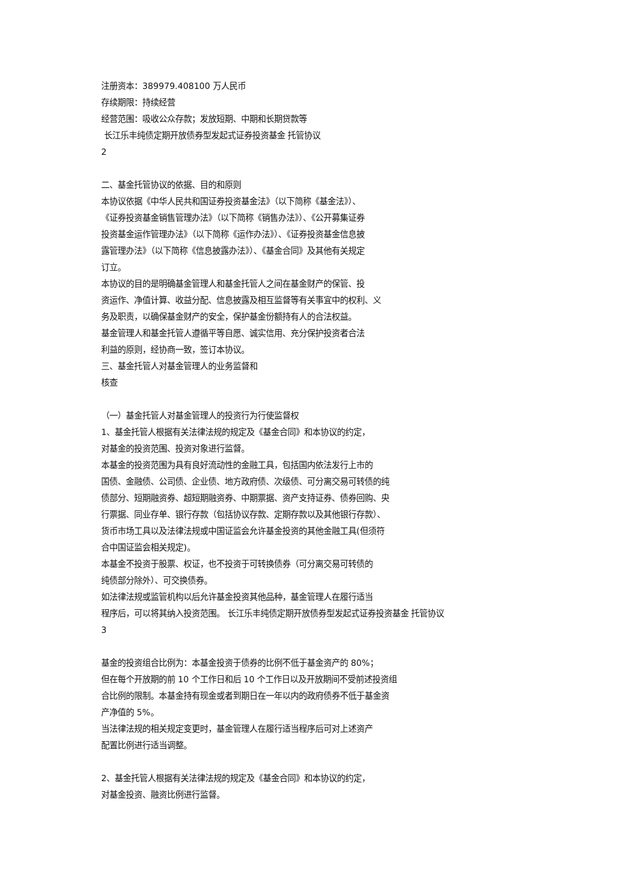注册资本：389979.408100 万人民币
存续期限：持续经营
经营范围：吸收公众存款；发放短期、中期和长期贷款等
长江乐丰纯债定期开放债券型发起式证券投资基金 托管协议
2
二、基金托管协议的依据、目的和原则
本协议依据《中华人民共和国证券投资基金法》（以下简称《基金法》）、
《证券投资基金销售管理办法》（以下简称《销售办法》）、《公开募集证券
投资基金运作管理办法》（以下简称《运作办法》）、《证券投资基金信息披
露管理办法》（以下简称《信息披露办法》）、《基金合同》及其他有关规定
订立。
本协议的目的是明确基金管理人和基金托管人之间在基金财产的保管、投
资运作、净值计算、收益分配、信息披露及相互监督等有关事宜中的权利、义
务及职责，以确保基金财产的安全，保护基金份额持有人的合法权益。
基金管理人和基金托管人遵循平等自愿、诚实信用、充分保护投资者合法
利益的原则，经协商一致，签订本协议。
三、基金托管人对基金管理人的业务监督和
核查
（一）基金托管人对基金管理人的投资行为行使监督权
1、基金托管人根据有关法律法规的规定及《基金合同》和本协议的约定，
对基金的投资范围、投资对象进行监督。
本基金的投资范围为具有良好流动性的金融工具，包括国内依法发行上市的
国债、金融债、公司债、企业债、地方政府债、次级债、可分离交易可转债的纯
债部分、短期融资券、超短期融资券、中期票据、资产支持证券、债券回购、央
行票据、同业存单、银行存款（包括协议存款、定期存款以及其他银行存款）、
货币市场工具以及法律法规或中国证监会允许基金投资的其他金融工具(但须符
合中国证监会相关规定)。
本基金不投资于股票、权证，也不投资于可转换债券（可分离交易可转债的
纯债部分除外）、可交换债券。
如法律法规或监管机构以后允许基金投资其他品种，基金管理人在履行适当
程序后，可以将其纳入投资范围。 长江乐丰纯债定期开放债券型发起式证券投资基金 托管协议
3
基金的投资组合比例为：本基金投资于债券的比例不低于基金资产的 80%；
但在每个开放期的前 10 个工作日和后 10 个工作日以及开放期间不受前述投资组
合比例的限制。本基金持有现金或者到期日在一年以内的政府债券不低于基金资
产净值的 5%。
当法律法规的相关规定变更时，基金管理人在履行适当程序后可对上述资产
配置比例进行适当调整。
2、基金托管人根据有关法律法规的规定及《基金合同》和本协议的约定，
对基金投资、融资比例进行监督。